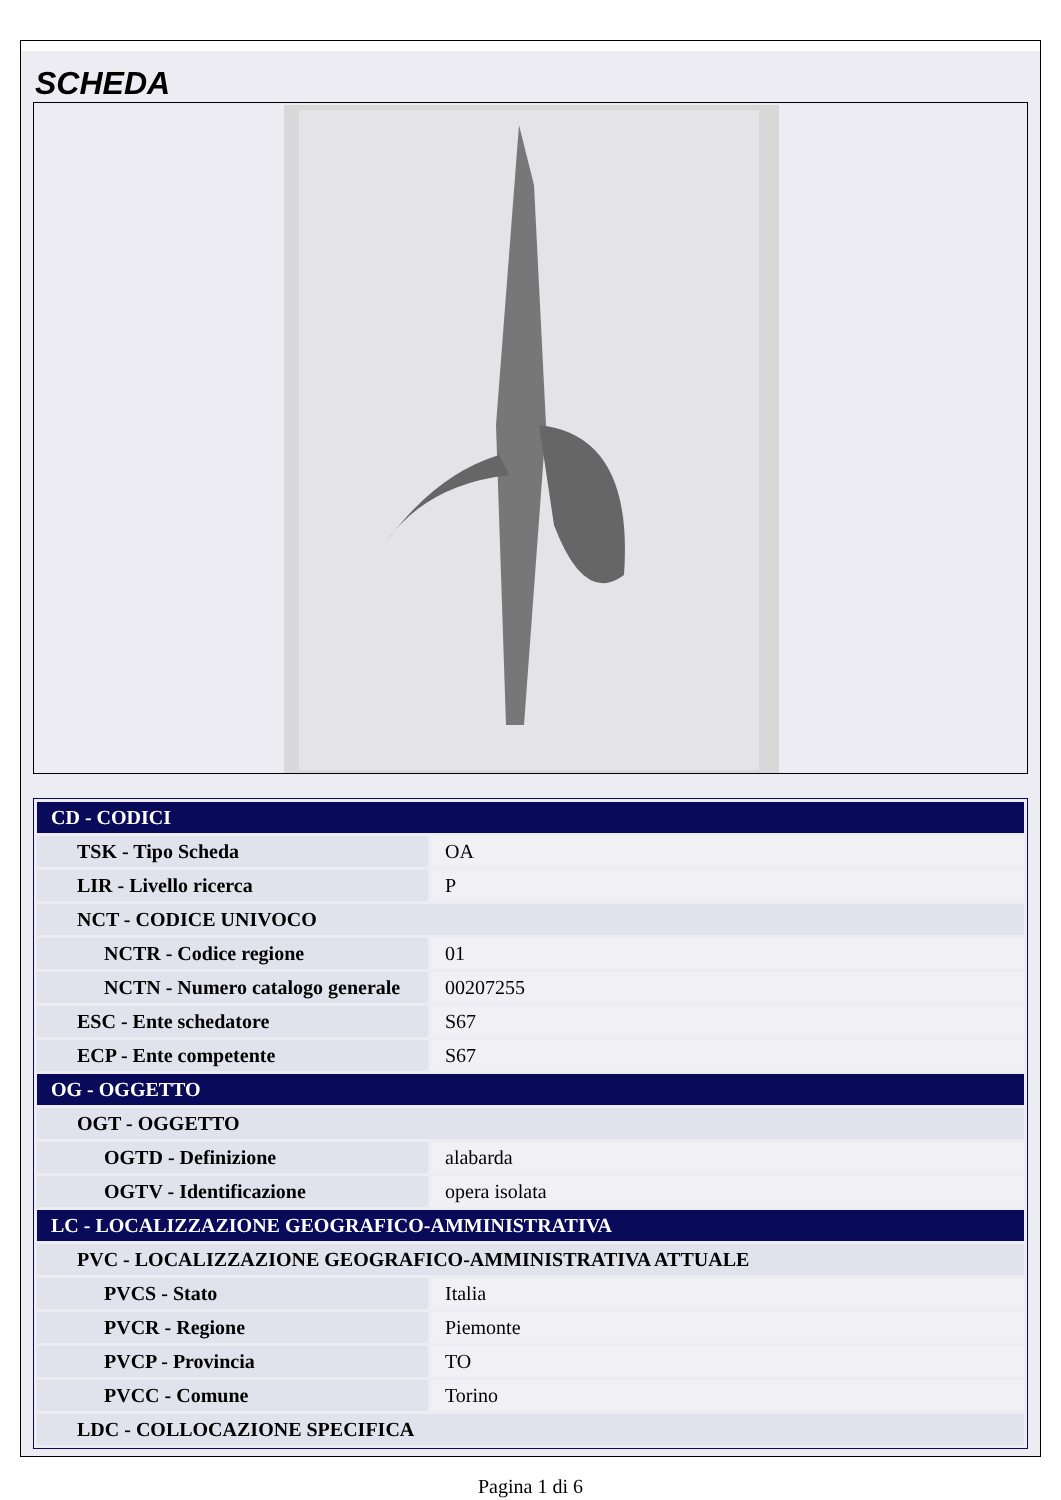SCHEDA
| CD - CODICI | |
| TSK - Tipo Scheda | OA |
| LIR - Livello ricerca | P |
| NCT - CODICE UNIVOCO | |
| NCTR - Codice regione | 01 |
| NCTN - Numero catalogo generale | 00207255 |
| ESC - Ente schedatore | S67 |
| ECP - Ente competente | S67 |
| OG - OGGETTO | |
| OGT - OGGETTO | |
| OGTD - Definizione | alabarda |
| OGTV - Identificazione | opera isolata |
| LC - LOCALIZZAZIONE GEOGRAFICO-AMMINISTRATIVA | |
| PVC - LOCALIZZAZIONE GEOGRAFICO-AMMINISTRATIVA ATTUALE | |
| PVCS - Stato | Italia |
| PVCR - Regione | Piemonte |
| PVCP - Provincia | TO |
| PVCC - Comune | Torino |
| LDC - COLLOCAZIONE SPECIFICA | |
Pagina 1 di 6